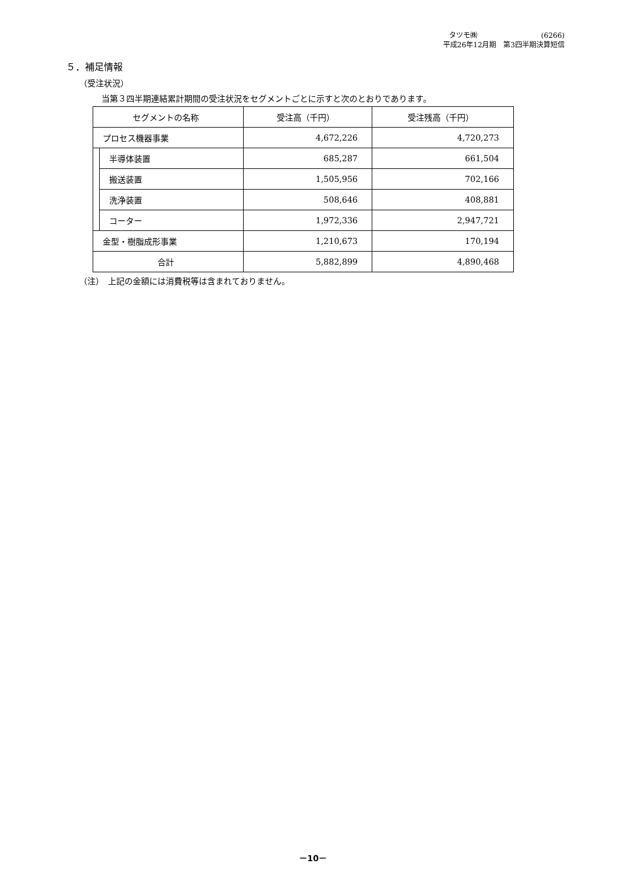タツモ㈱　　　　　　　　　(6266)
平成26年12月期　第3四半期決算短信
５．補足情報
（受注状況）
当第３四半期連結累計期間の受注状況をセグメントごとに示すと次のとおりであります。
| セグメントの名称 | | 受注高（千円） | 受注残高（千円） |
| --- | --- | --- | --- |
| プロセス機器事業 | | 4,672,226 | 4,720,273 |
| | 半導体装置 | 685,287 | 661,504 |
| | 搬送装置 | 1,505,956 | 702,166 |
| | 洗浄装置 | 508,646 | 408,881 |
| | コーター | 1,972,336 | 2,947,721 |
| 金型・樹脂成形事業 | | 1,210,673 | 170,194 |
| 合計 | | 5,882,899 | 4,890,468 |
（注）　上記の金額には消費税等は含まれておりません。
－10－